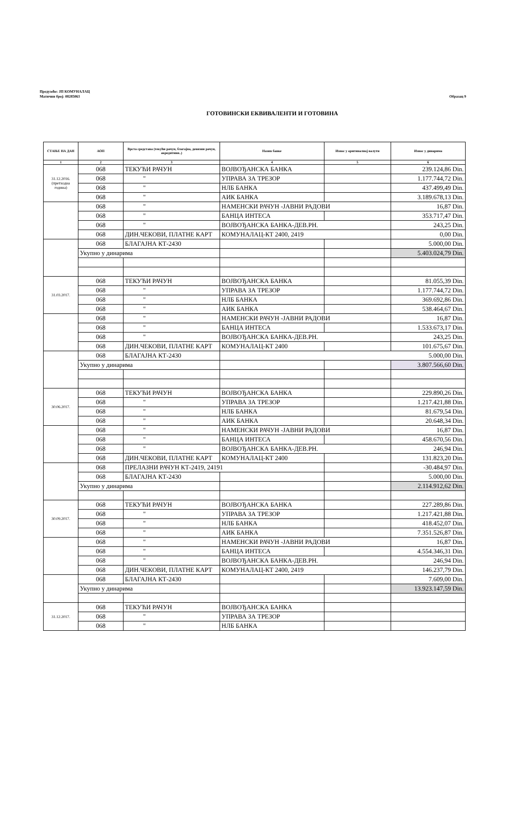Предузеће: ЈП КОМУНАЛАЦ
Матични број: 08285063
Образац 9
ГОТОВИНСКИ ЕКВИВАЛЕНТИ И ГОТОВИНА
| СТАЊЕ НА ДАН | АОП | Врста средстава (текући рачун, благајна, девизни рачун, акредитиви..) | Назив банке | Износ у оригиналној валути | Износ у динарима |
| --- | --- | --- | --- | --- | --- |
| 1 | 2 | 3 | 4 | 5 | 6 |
| 31.12.2016. (претходна година) | 068 | ТЕКУЋИ РАЧУН | ВОЈВОЂАНСКА БАНКА | | 239.124,86 Din. |
| | 068 | " | УПРАВА ЗА ТРЕЗОР | | 1.177.744,72 Din. |
| | 068 | " | НЛБ БАНКА | | 437.499,49 Din. |
| | 068 | " | АИК БАНКА | | 3.189.678,13 Din. |
| | 068 | " | НАМЕНСКИ РАЧУН -ЈАВНИ РАДОВИ | | 16,87 Din. |
| | 068 | " | БАНЦА ИНТЕСА | | 353.717,47 Din. |
| | 068 | " | ВОЈВОЂАНСКА БАНКА-ДЕВ.РН. | | 243,25 Din. |
| | 068 | ДИН.ЧЕКОВИ, ПЛАТНЕ КАРТ | КОМУНАЛАЦ-КТ 2400, 2419 | | 0,00 Din. |
| | 068 | БЛАГАЈНА КТ-2430 | | | 5.000,00 Din. |
| | Укупно у динарима | | | | 5.403.024,79 Din. |
| 31.03.2017. | 068 | ТЕКУЋИ РАЧУН | ВОЈВОЂАНСКА БАНКА | | 81.055,39 Din. |
| | 068 | " | УПРАВА ЗА ТРЕЗОР | | 1.177.744,72 Din. |
| | 068 | " | НЛБ БАНКА | | 369.692,86 Din. |
| | 068 | " | АИК БАНКА | | 538.464,67 Din. |
| | 068 | " | НАМЕНСКИ РАЧУН -ЈАВНИ РАДОВИ | | 16,87 Din. |
| | 068 | " | БАНЦА ИНТЕСА | | 1.533.673,17 Din. |
| | 068 | " | ВОЈВОЂАНСКА БАНКА-ДЕВ.РН. | | 243,25 Din. |
| | 068 | ДИН.ЧЕКОВИ, ПЛАТНЕ КАРТ | КОМУНАЛАЦ-КТ 2400 | | 101.675,67 Din. |
| | 068 | БЛАГАЈНА КТ-2430 | 5.000,00 Din. | | |
| | Укупно у динарима | | | | 3.807.566,60 Din. |
| 30.06.2017. | 068 | ТЕКУЋИ РАЧУН | ВОЈВОЂАНСКА БАНКА | | 229.890,26 Din. |
| | 068 | " | УПРАВА ЗА ТРЕЗОР | | 1.217.421,88 Din. |
| | 068 | " | НЛБ БАНКА | | 81.679,54 Din. |
| | 068 | " | АИК БАНКА | | 20.648,34 Din. |
| | 068 | " | НАМЕНСКИ РАЧУН -ЈАВНИ РАДОВИ | | 16,87 Din. |
| | 068 | " | БАНЦА ИНТЕСА | | 458.670,56 Din. |
| | 068 | " | ВОЈВОЂАНСКА БАНКА-ДЕВ.РН. | | 246,94 Din. |
| | 068 | ДИН.ЧЕКОВИ, ПЛАТНЕ КАРТ | КОМУНАЛАЦ-КТ 2400 | | 131.823,20 Din. |
| | 068 | ПРЕЛАЗНИ РАЧУН КТ-2419, 24191 | | | -30.484,97 Din. |
| | 068 | БЛАГАЈНА КТ-2430 | | | 5.000,00 Din. |
| | Укупно у динарима | | | | 2.114.912,62 Din. |
| 30.09.2017. | 068 | ТЕКУЋИ РАЧУН | ВОЈВОЂАНСКА БАНКА | | 227.289,86 Din. |
| | 068 | " | УПРАВА ЗА ТРЕЗОР | | 1.217.421,88 Din. |
| | 068 | " | НЛБ БАНКА | | 418.452,07 Din. |
| | 068 | " | АИК БАНКА | | 7.351.526,87 Din. |
| | 068 | " | НАМЕНСКИ РАЧУН -ЈАВНИ РАДОВИ | | 16,87 Din. |
| | 068 | " | БАНЦА ИНТЕСА | | 4.554.346,31 Din. |
| | 068 | " | ВОЈВОЂАНСКА БАНКА-ДЕВ.РН. | | 246,94 Din. |
| | 068 | ДИН.ЧЕКОВИ, ПЛАТНЕ КАРТ | КОМУНАЛАЦ-КТ 2400, 2419 | | 146.237,79 Din. |
| | 068 | БЛАГАЈНА КТ-2430 | | | 7.609,00 Din. |
| | Укупно у динарима | | | | 13.923.147,59 Din. |
| 31.12.2017. | 068 | ТЕКУЋИ РАЧУН | ВОЈВОЂАНСКА БАНКА | | |
| | 068 | " | УПРАВА ЗА ТРЕЗОР | | |
| | 068 | " | НЛБ БАНКА | | |